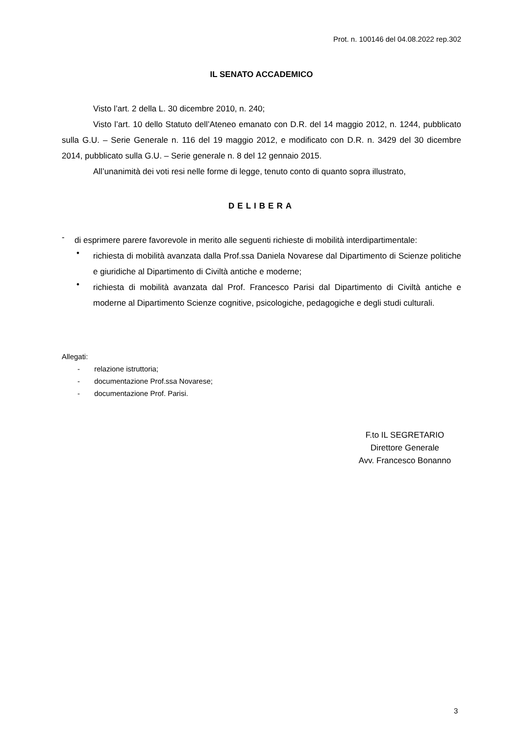Prot. n. 100146 del 04.08.2022 rep.302
IL SENATO ACCADEMICO
Visto l’art. 2 della L. 30 dicembre 2010, n. 240;
Visto l’art. 10 dello Statuto dell’Ateneo emanato con D.R. del 14 maggio 2012, n. 1244, pubblicato sulla G.U. – Serie Generale n. 116 del 19 maggio 2012, e modificato con D.R. n. 3429 del 30 dicembre 2014, pubblicato sulla G.U. – Serie generale n. 8 del 12 gennaio 2015.
All’unanimità dei voti resi nelle forme di legge, tenuto conto di quanto sopra illustrato,
DELIBERA
-
di esprimere parere favorevole in merito alle seguenti richieste di mobilità interdipartimentale:
•
richiesta di mobilità avanzata dalla Prof.ssa Daniela Novarese dal Dipartimento di Scienze politiche e giuridiche al Dipartimento di Civiltà antiche e moderne;
•
richiesta di mobilità avanzata dal Prof. Francesco Parisi dal Dipartimento di Civiltà antiche e moderne al Dipartimento Scienze cognitive, psicologiche, pedagogiche e degli studi culturali.
Allegati:
- relazione istruttoria;
- documentazione Prof.ssa Novarese;
- documentazione Prof. Parisi.
F.to IL SEGRETARIO
Direttore Generale
Avv. Francesco Bonanno
3